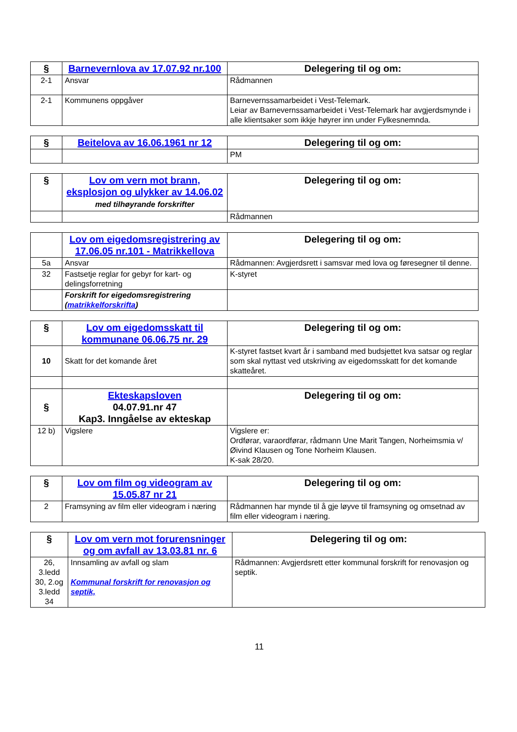| § | Barnevernlova av 17.07.92 nr.100 | Delegering til og om: |
| --- | --- | --- |
| 2-1 | Ansvar | Rådmannen |
| 2-1 | Kommunens oppgåver | Barnevernssamarbeidet i Vest-Telemark. Leiar av Barnevernssamarbeidet i Vest-Telemark har avgjerdsmynde i alle klientsaker som ikkje høyrer inn under Fylkesnemnda. |
| § | Beitelova av 16.06.1961 nr 12 | Delegering til og om: |
| --- | --- | --- |
| | | PM |
| § | Lov om vern mot brann, eksplosjon og ulykker av 14.06.02 med tilhøyrande forskrifter | Delegering til og om: |
| --- | --- | --- |
| | | Rådmannen |
| | Lov om eigedomsregistrering av 17.06.05 nr.101 - Matrikkellova | Delegering til og om: |
| --- | --- | --- |
| 5a | Ansvar | Rådmannen: Avgjerdsrett i samsvar med lova og føresegner til denne. |
| 32 | Fastsetje reglar for gebyr for kart- og delingsforretning | K-styret |
| | Forskrift for eigedomsregistrering ( matrikkelforskrifta ) | |
| § | Lov om eigedomsskatt til kommunane 06.06.75 nr. 29 | Delegering til og om: |
| --- | --- | --- |
| 10 | Skatt for det komande året | K-styret fastset kvart år i samband med budsjettet kva satsar og reglar som skal nyttast ved utskriving av eigedomsskatt for det komande skatteåret. |
| § | Ekteskapsloven 04.07.91.nr 47 Kap3. Inngåelse av ekteskap | Delegering til og om: |
| 12 b) | Vigslere | Vigslere er: Ordførar, varaordførar, rådmann Une Marit Tangen, Norheimsmia v/Øivind Klausen og Tone Norheim Klausen. K-sak 28/20. |
| § | Lov om film og videogram av 15.05.87 nr 21 | Delegering til og om: |
| --- | --- | --- |
| 2 | Framsyning av film eller videogram i næring | Rådmannen har mynde til å gje løyve til framsyning og omsetnad av film eller videogram i næring. |
| § | Lov om vern mot forurensninger og om avfall av 13.03.81 nr. 6 | Delegering til og om: |
| --- | --- | --- |
| 26, 3.ledd 30, 2.og 3.ledd 34 | Innsamling av avfall og slam Kommunal forskrift for renovasjon og septik, | Rådmannen: Avgjerdsrett etter kommunal forskrift for renovasjon og septik. |
11